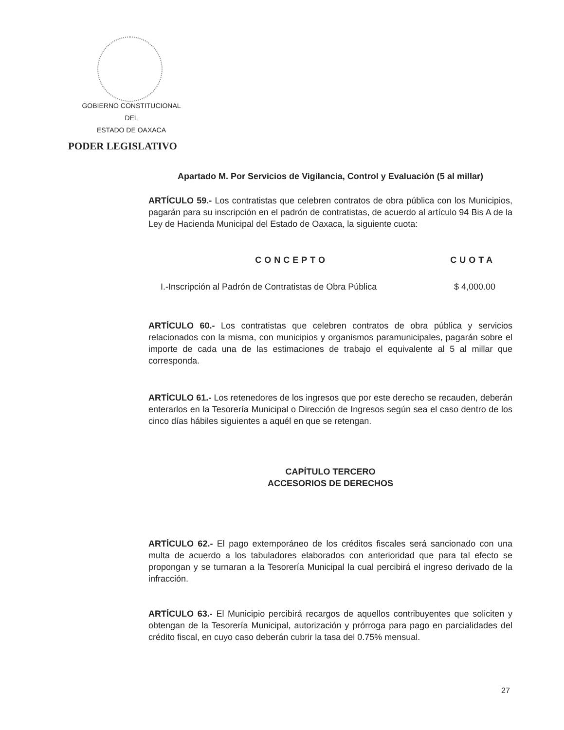GOBIERNO CONSTITUCIONAL
DEL
ESTADO DE OAXACA
PODER LEGISLATIVO
Apartado M. Por Servicios de Vigilancia, Control y Evaluación (5 al millar)
ARTÍCULO 59.- Los contratistas que celebren contratos de obra pública con los Municipios, pagarán para su inscripción en el padrón de contratistas, de acuerdo al artículo 94 Bis A de la Ley de Hacienda Municipal del Estado de Oaxaca, la siguiente cuota:
| CONCEPTO | CUOTA |
| --- | --- |
| I.-Inscripción al Padrón de Contratistas de Obra Pública | $ 4,000.00 |
ARTÍCULO 60.- Los contratistas que celebren contratos de obra pública y servicios relacionados con la misma, con municipios y organismos paramunicipales, pagarán sobre el importe de cada una de las estimaciones de trabajo el equivalente al 5 al millar que corresponda.
ARTÍCULO 61.- Los retenedores de los ingresos que por este derecho se recauden, deberán enterarlos en la Tesorería Municipal o Dirección de Ingresos según sea el caso dentro de los cinco días hábiles siguientes a aquél en que se retengan.
CAPÍTULO TERCERO
ACCESORIOS DE DERECHOS
ARTÍCULO 62.- El pago extemporáneo de los créditos fiscales será sancionado con una multa de acuerdo a los tabuladores elaborados con anterioridad que para tal efecto se propongan y se turnaran a la Tesorería Municipal la cual percibirá el ingreso derivado de la infracción.
ARTÍCULO 63.- El Municipio percibirá recargos de aquellos contribuyentes que soliciten y obtengan de la Tesorería Municipal, autorización y prórroga para pago en parcialidades del crédito fiscal, en cuyo caso deberán cubrir la tasa del 0.75% mensual.
27